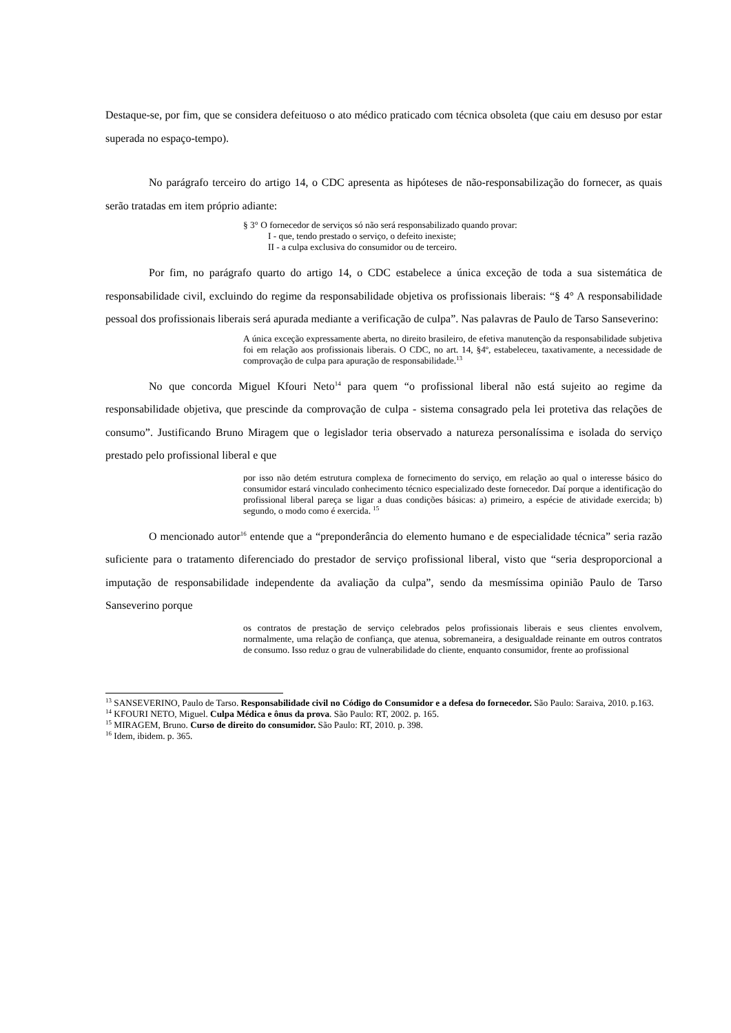Destaque-se, por fim, que se considera defeituoso o ato médico praticado com técnica obsoleta (que caiu em desuso por estar superada no espaço-tempo).
No parágrafo terceiro do artigo 14, o CDC apresenta as hipóteses de não-responsabilização do fornecer, as quais serão tratadas em item próprio adiante:
§ 3° O fornecedor de serviços só não será responsabilizado quando provar:
I - que, tendo prestado o serviço, o defeito inexiste;
II - a culpa exclusiva do consumidor ou de terceiro.
Por fim, no parágrafo quarto do artigo 14, o CDC estabelece a única exceção de toda a sua sistemática de responsabilidade civil, excluindo do regime da responsabilidade objetiva os profissionais liberais: “§ 4° A responsabilidade pessoal dos profissionais liberais será apurada mediante a verificação de culpa”. Nas palavras de Paulo de Tarso Sanseverino:
A única exceção expressamente aberta, no direito brasileiro, de efetiva manutenção da responsabilidade subjetiva foi em relação aos profissionais liberais. O CDC, no art. 14, §4º, estabeleceu, taxativamente, a necessidade de comprovação de culpa para apuração de responsabilidade.<sup>13</sup>
No que concorda Miguel Kfouri Neto<sup>14</sup> para quem “o profissional liberal não está sujeito ao regime da responsabilidade objetiva, que prescinde da comprovação de culpa - sistema consagrado pela lei protetiva das relações de consumo”. Justificando Bruno Miragem que o legislador teria observado a natureza personalíssima e isolada do serviço prestado pelo profissional liberal e que
por isso não detém estrutura complexa de fornecimento do serviço, em relação ao qual o interesse básico do consumidor estará vinculado conhecimento técnico especializado deste fornecedor. Daí porque a identificação do profissional liberal pareça se ligar a duas condições básicas: a) primeiro, a espécie de atividade exercida; b) segundo, o modo como é exercida. <sup>15</sup>
O mencionado autor<sup>16</sup> entende que a “preponderância do elemento humano e de especialidade técnica” seria razão suficiente para o tratamento diferenciado do prestador de serviço profissional liberal, visto que “seria desproporcional a imputação de responsabilidade independente da avaliação da culpa”, sendo da mesmíssima opinião Paulo de Tarso Sanseverino porque
os contratos de prestação de serviço celebrados pelos profissionais liberais e seus clientes envolvem, normalmente, uma relação de confiança, que atenua, sobremaneira, a desigualdade reinante em outros contratos de consumo. Isso reduz o grau de vulnerabilidade do cliente, enquanto consumidor, frente ao profissional
<sup>13</sup> SANSEVERINO, Paulo de Tarso. Responsabilidade civil no Código do Consumidor e a defesa do fornecedor. São Paulo: Saraiva, 2010. p.163.
<sup>14</sup> KFOURI NETO, Miguel. Culpa Médica e ônus da prova. São Paulo: RT, 2002. p. 165.
<sup>15</sup> MIRAGEM, Bruno. Curso de direito do consumidor. São Paulo: RT, 2010. p. 398.
<sup>16</sup> Idem, ibidem. p. 365.